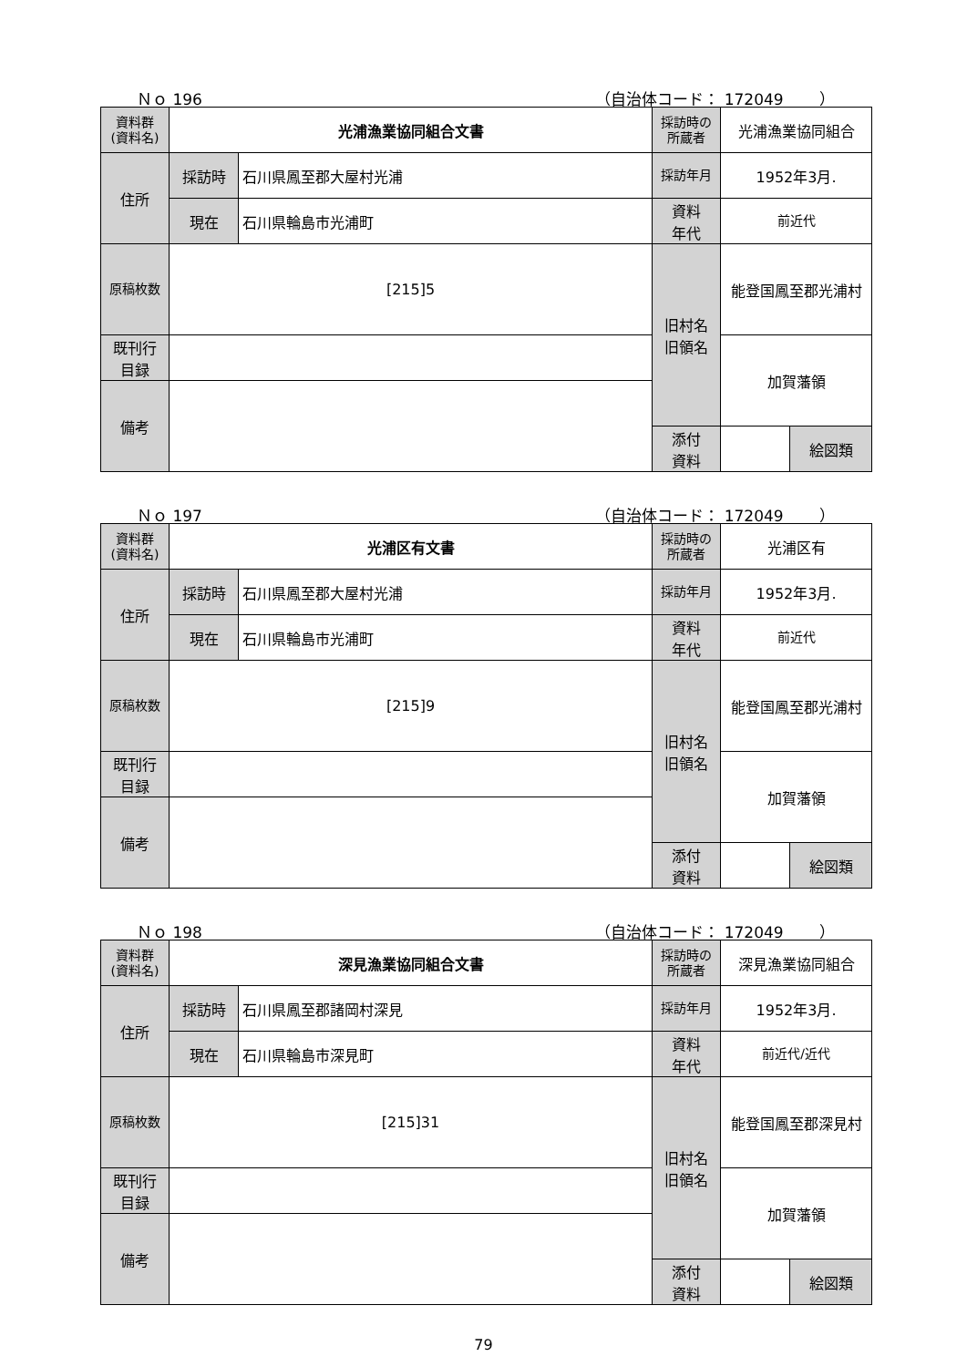Ｎｏ 196 （自治体コード： 172049　　 ）
| 資料群 (資料名) | 光浦漁業協同組合文書 | | 採訪時の 所蔵者 | 光浦漁業協同組合 | | |
| 住所 | 採訪時 | 石川県鳳至郡大屋村光浦 | 採訪年月 | 1952年3月. | | |
| | 現在 | 石川県輪島市光浦町 | 資料 年代 | 前近代 | | |
| 原稿枚数 | [215]5 | | 旧村名 旧領名 | 能登国鳳至郡光浦村 | | |
| 既刊行 目録 | | | | 加賀藩領 | | |
| 備考 | | | | | | |
| | | | 添付 資料 | | 絵図類 | |
Ｎｏ 197 （自治体コード： 172049　　 ）
| 資料群 (資料名) | 光浦区有文書 | | 採訪時の 所蔵者 | 光浦区有 | | |
| 住所 | 採訪時 | 石川県鳳至郡大屋村光浦 | 採訪年月 | 1952年3月. | | |
| | 現在 | 石川県輪島市光浦町 | 資料 年代 | 前近代 | | |
| 原稿枚数 | [215]9 | | 旧村名 旧領名 | 能登国鳳至郡光浦村 | | |
| 既刊行 目録 | | | | 加賀藩領 | | |
| 備考 | | | | | | |
| | | | 添付 資料 | | 絵図類 | |
Ｎｏ 198 （自治体コード： 172049　　 ）
| 資料群 (資料名) | 深見漁業協同組合文書 | | 採訪時の 所蔵者 | 深見漁業協同組合 | | |
| 住所 | 採訪時 | 石川県鳳至郡諸岡村深見 | 採訪年月 | 1952年3月. | | |
| | 現在 | 石川県輪島市深見町 | 資料 年代 | 前近代/近代 | | |
| 原稿枚数 | [215]31 | | 旧村名 旧領名 | 能登国鳳至郡深見村 | | |
| 既刊行 目録 | | | | 加賀藩領 | | |
| 備考 | | | | | | |
| | | | 添付 資料 | | 絵図類 | |
79